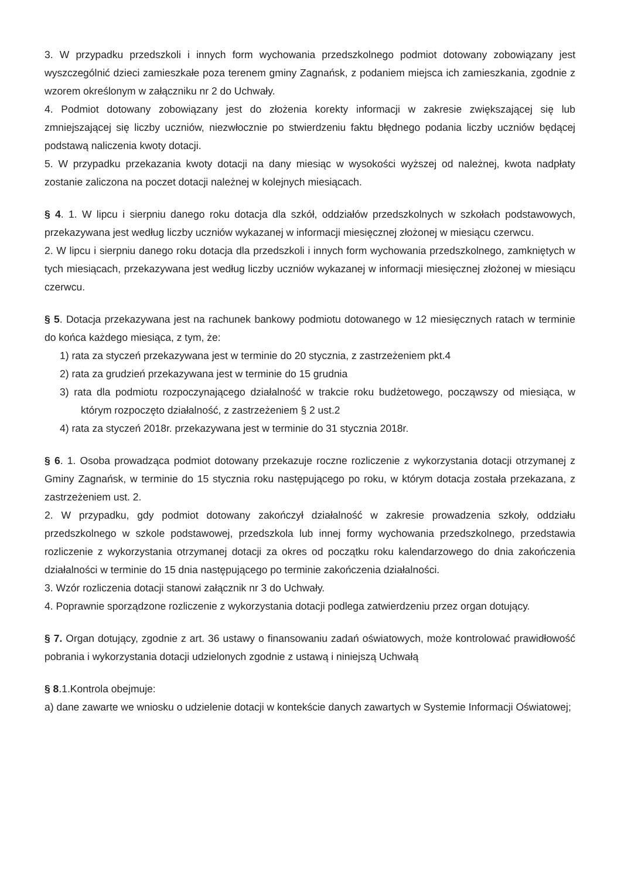3. W przypadku przedszkoli i innych form wychowania przedszkolnego podmiot dotowany zobowiązany jest wyszczególnić dzieci zamieszkałe poza terenem gminy Zagnańsk, z podaniem miejsca ich zamieszkania, zgodnie z wzorem określonym w załączniku nr 2 do Uchwały.
4. Podmiot dotowany zobowiązany jest do złożenia korekty informacji w zakresie zwiększającej się lub zmniejszającej się liczby uczniów, niezwłocznie po stwierdzeniu faktu błędnego podania liczby uczniów będącej podstawą naliczenia kwoty dotacji.
5. W przypadku przekazania kwoty dotacji na dany miesiąc w wysokości wyższej od należnej, kwota nadpłaty zostanie zaliczona na poczet dotacji należnej w kolejnych miesiącach.
§ 4. 1. W lipcu i sierpniu danego roku dotacja dla szkół, oddziałów przedszkolnych w szkołach podstawowych, przekazywana jest według liczby uczniów wykazanej w informacji miesięcznej złożonej w miesiącu czerwcu.
2. W lipcu i sierpniu danego roku dotacja dla przedszkoli i innych form wychowania przedszkolnego, zamkniętych w tych miesiącach, przekazywana jest według liczby uczniów wykazanej w informacji miesięcznej złożonej w miesiącu czerwcu.
§ 5. Dotacja przekazywana jest na rachunek bankowy podmiotu dotowanego w 12 miesięcznych ratach w terminie do końca każdego miesiąca, z tym, że:
1) rata za styczeń przekazywana jest w terminie do 20 stycznia, z zastrzeżeniem pkt.4
2) rata za grudzień przekazywana jest w terminie do 15 grudnia
3) rata dla podmiotu rozpoczynającego działalność w trakcie roku budżetowego, począwszy od miesiąca, w którym rozpoczęto działalność, z zastrzeżeniem § 2 ust.2
4) rata za styczeń 2018r. przekazywana jest w terminie do 31 stycznia 2018r.
§ 6. 1. Osoba prowadząca podmiot dotowany przekazuje roczne rozliczenie z wykorzystania dotacji otrzymanej z Gminy Zagnańsk, w terminie do 15 stycznia roku następującego po roku, w którym dotacja została przekazana, z zastrzeżeniem ust. 2.
2. W przypadku, gdy podmiot dotowany zakończył działalność w zakresie prowadzenia szkoły, oddziału przedszkolnego w szkole podstawowej, przedszkola lub innej formy wychowania przedszkolnego, przedstawia rozliczenie z wykorzystania otrzymanej dotacji za okres od początku roku kalendarzowego do dnia zakończenia działalności w terminie do 15 dnia następującego po terminie zakończenia działalności.
3. Wzór rozliczenia dotacji stanowi załącznik nr 3 do Uchwały.
4. Poprawnie sporządzone rozliczenie z wykorzystania dotacji podlega zatwierdzeniu przez organ dotujący.
§ 7. Organ dotujący, zgodnie z art. 36 ustawy o finansowaniu zadań oświatowych, może kontrolować prawidłowość pobrania i wykorzystania dotacji udzielonych zgodnie z ustawą i niniejszą Uchwałą
§ 8.1.Kontrola obejmuje:
a) dane zawarte we wniosku o udzielenie dotacji w kontekście danych zawartych w Systemie Informacji Oświatowej;